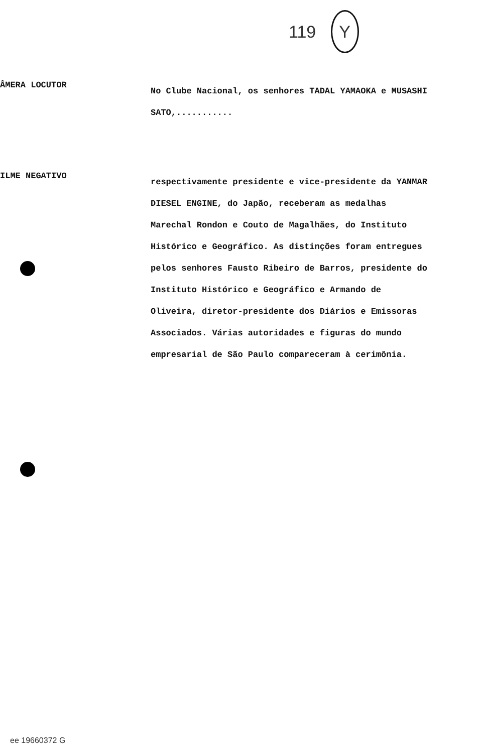119 Y
ÂMERA LOCUTOR
No Clube Nacional, os senhores TADAL YAMAOKA e MUSASHI SATO,...........
ILME NEGATIVO
respectivamente presidente e vice-presidente da YANMAR DIESEL ENGINE, do Japão, receberam as medalhas Marechal Rondon e Couto de Magalhães, do Instituto Histórico e Geográfico. As distinções foram entregues pelos senhores Fausto Ribeiro de Barros, presidente do Instituto Histórico e Geográfico e Armando de Oliveira, diretor-presidente dos Diários e Emissoras Associados. Várias autoridades e figuras do mundo empresarial de São Paulo compareceram à cerimônia.
ee 19660372 G